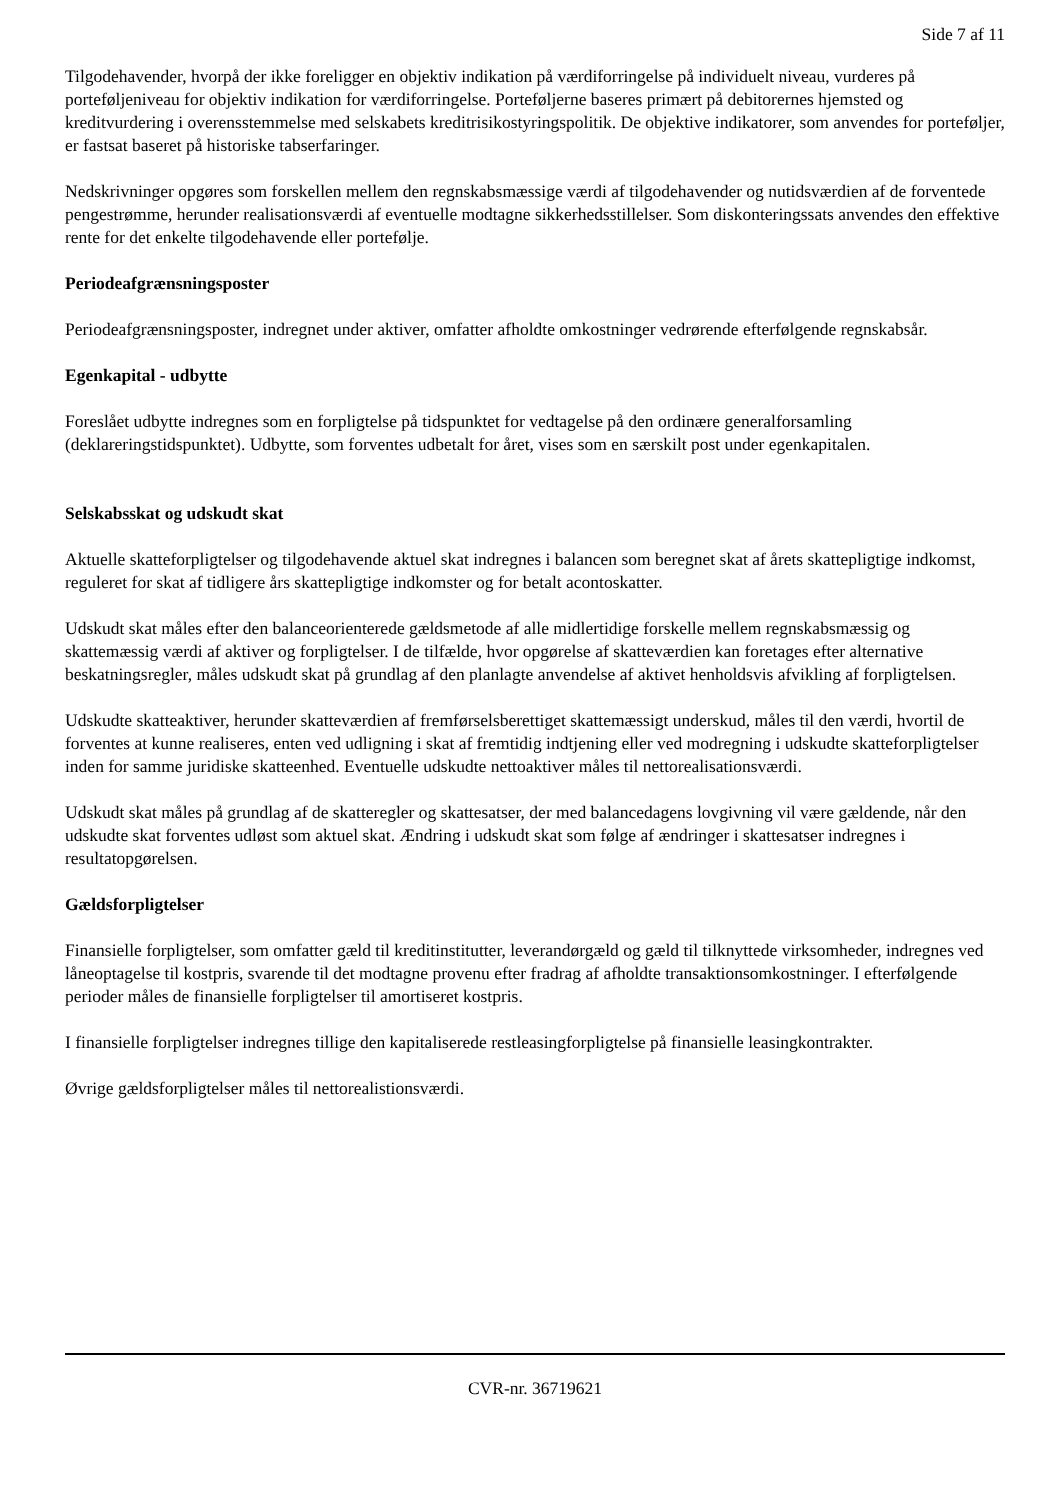Side 7 af 11
Tilgodehavender, hvorpå der ikke foreligger en objektiv indikation på værdiforringelse på individuelt niveau, vurderes på porteføljeniveau for objektiv indikation for værdiforringelse. Porteføljerne baseres primært på debitorernes hjemsted og kreditvurdering i overensstemmelse med selskabets kreditrisikostyringspolitik. De objektive indikatorer, som anvendes for porteføljer, er fastsat baseret på historiske tabserfaringer.
Nedskrivninger opgøres som forskellen mellem den regnskabsmæssige værdi af tilgodehavender og nutidsværdien af de forventede pengestrømme, herunder realisationsværdi af eventuelle modtagne sikkerhedsstillelser. Som diskonteringssats anvendes den effektive rente for det enkelte tilgodehavende eller portefølje.
Periodeafgrænsningsposter
Periodeafgrænsningsposter, indregnet under aktiver, omfatter afholdte omkostninger vedrørende efterfølgende regnskabsår.
Egenkapital - udbytte
Foreslået udbytte indregnes som en forpligtelse på tidspunktet for vedtagelse på den ordinære generalforsamling (deklareringstidspunktet). Udbytte, som forventes udbetalt for året, vises som en særskilt post under egenkapitalen.
Selskabsskat og udskudt skat
Aktuelle skatteforpligtelser og tilgodehavende aktuel skat indregnes i balancen som beregnet skat af årets skattepligtige indkomst, reguleret for skat af tidligere års skattepligtige indkomster og for betalt acontoskatter.
Udskudt skat måles efter den balanceorienterede gældsmetode af alle midlertidige forskelle mellem regnskabsmæssig og skattemæssig værdi af aktiver og forpligtelser. I de tilfælde, hvor opgørelse af skatteværdien kan foretages efter alternative beskatningsregler, måles udskudt skat på grundlag af den planlagte anvendelse af aktivet henholdsvis afvikling af forpligtelsen.
Udskudte skatteaktiver, herunder skatteværdien af fremførselsberettiget skattemæssigt underskud, måles til den værdi, hvortil de forventes at kunne realiseres, enten ved udligning i skat af fremtidig indtjening eller ved modregning i udskudte skatteforpligtelser inden for samme juridiske skatteenhed. Eventuelle udskudte nettoaktiver måles til nettorealisationsværdi.
Udskudt skat måles på grundlag af de skatteregler og skattesatser, der med balancedagens lovgivning vil være gældende, når den udskudte skat forventes udløst som aktuel skat. Ændring i udskudt skat som følge af ændringer i skattesatser indregnes i resultatopgørelsen.
Gældsforpligtelser
Finansielle forpligtelser, som omfatter gæld til kreditinstitutter, leverandørgæld og gæld til tilknyttede virksomheder, indregnes ved låneoptagelse til kostpris, svarende til det modtagne provenu efter fradrag af afholdte transaktionsomkostninger. I efterfølgende perioder måles de finansielle forpligtelser til amortiseret kostpris.
I finansielle forpligtelser indregnes tillige den kapitaliserede restleasingforpligtelse på finansielle leasingkontrakter.
Øvrige gældsforpligtelser måles til nettorealistionsværdi.
CVR-nr. 36719621